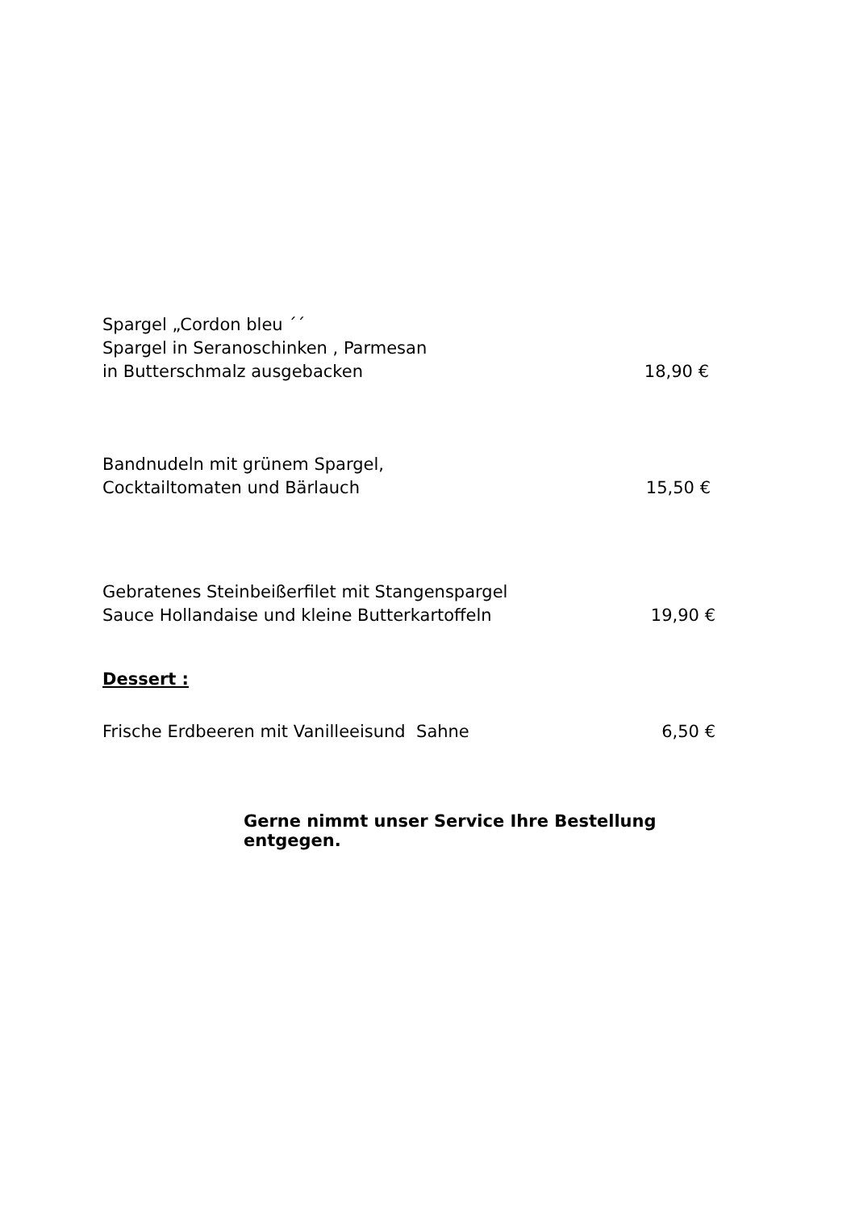Spargel „Cordon bleu ´´
Spargel in Seranoschinken , Parmesan
in Butterschmalz ausgebacken
18,90 €
Bandnudeln mit grünem Spargel,
Cocktailtomaten und Bärlauch
15,50 €
Gebratenes Steinbeißerfilet mit Stangenspargel
Sauce Hollandaise und kleine Butterkartoffeln
19,90 €
Dessert :
Frische Erdbeeren mit Vanilleeisund Sahne
6,50 €
Gerne nimmt unser Service Ihre Bestellung entgegen.